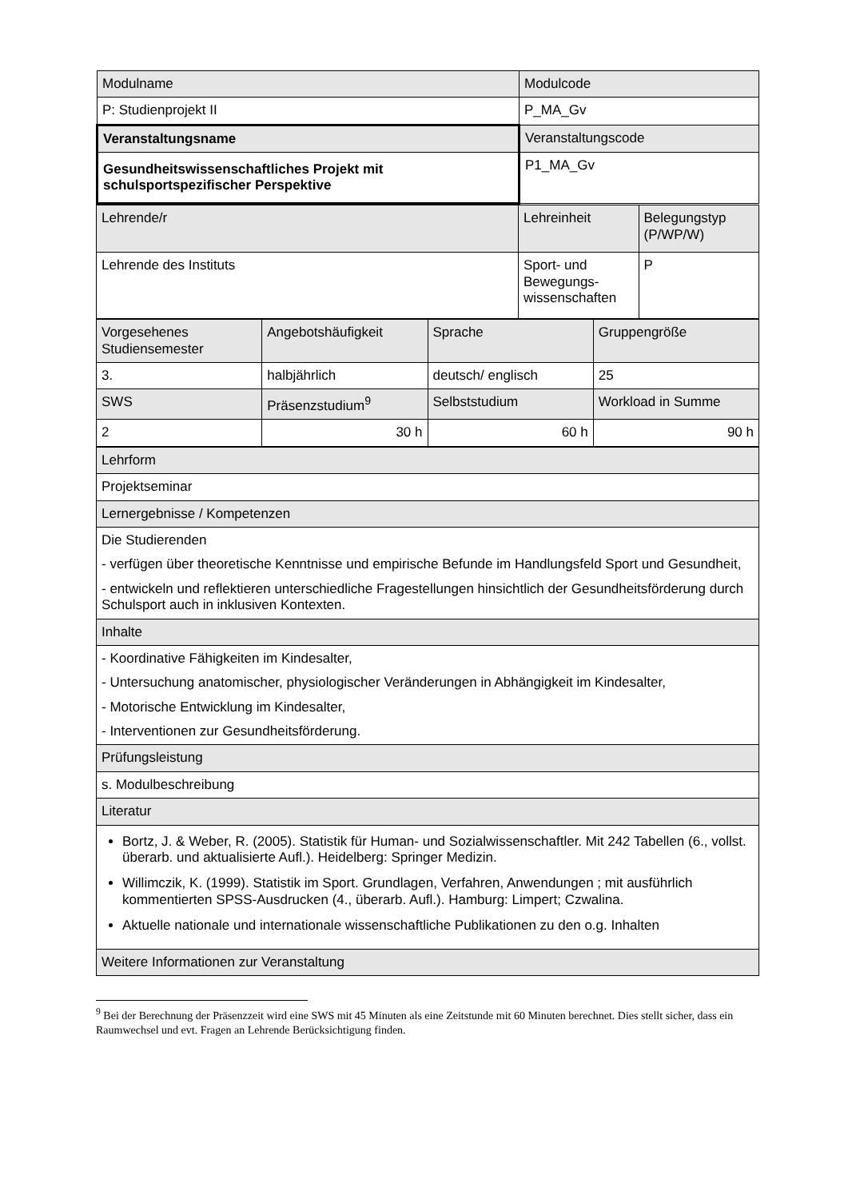| Modulname | Modulcode |
| P: Studienprojekt II | P_MA_Gv |
| Veranstaltungsname | Veranstaltungscode |
| Gesundheitswissenschaftliches Projekt mit schulsportspezifischer Perspektive | P1_MA_Gv |
| Lehrende/r | Lehreinheit | Belegungstyp (P/WP/W) |
| Lehrende des Instituts | Sport- und Bewegungs-wissenschaften | P |
| Vorgesehenes Studiensemester | Angebotshäufigkeit | Sprache | Gruppengröße |
| 3. | halbjährlich | deutsch/ englisch | 25 |
| SWS | Präsenzstudium<sup>9</sup> | Selbststudium | Workload in Summe |
| 2 | 30 h | 60 h | 90 h |
| Lehrform |
| Projektseminar |
| Lernergebnisse / Kompetenzen |
| Die Studierenden - verfügen über theoretische Kenntnisse und empirische Befunde im Handlungsfeld Sport und Gesundheit, - entwickeln und reflektieren unterschiedliche Fragestellungen hinsichtlich der Gesundheitsförderung durch Schulsport auch in inklusiven Kontexten. |
| Inhalte |
| - Koordinative Fähigkeiten im Kindesalter, - Untersuchung anatomischer, physiologischer Veränderungen in Abhängigkeit im Kindesalter, - Motorische Entwicklung im Kindesalter, - Interventionen zur Gesundheitsförderung. |
| Prüfungsleistung |
| s. Modulbeschreibung |
| Literatur |
| Bortz, J. & Weber, R. (2005). Statistik für Human- und Sozialwissenschaftler. Mit 242 Tabellen (6., vollst. überarb. und aktualisierte Aufl.). Heidelberg: Springer Medizin. Willimczik, K. (1999). Statistik im Sport. Grundlagen, Verfahren, Anwendungen ; mit ausführlich kommentierten SPSS-Ausdrucken (4., überarb. Aufl.). Hamburg: Limpert; Czwalina. Aktuelle nationale und internationale wissenschaftliche Publikationen zu den o.g. Inhalten |
| Weitere Informationen zur Veranstaltung |
<sup>9</sup> Bei der Berechnung der Präsenzzeit wird eine SWS mit 45 Minuten als eine Zeitstunde mit 60 Minuten berechnet. Dies stellt sicher, dass ein Raumwechsel und evt. Fragen an Lehrende Berücksichtigung finden.